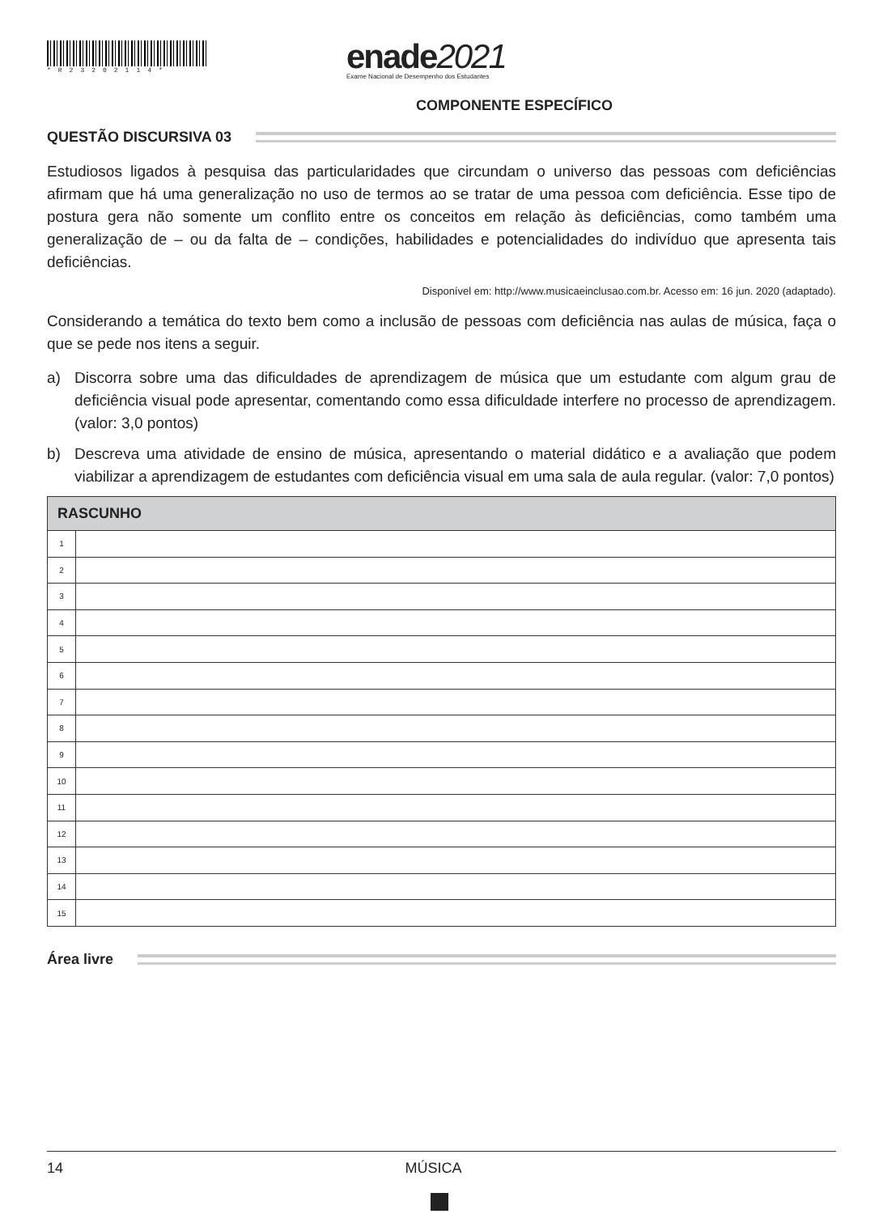*R23202114*
enade2021
Exame Nacional de Desempenho dos Estudantes
COMPONENTE ESPECÍFICO
QUESTÃO DISCURSIVA 03
Estudiosos ligados à pesquisa das particularidades que circundam o universo das pessoas com deficiências afirmam que há uma generalização no uso de termos ao se tratar de uma pessoa com deficiência. Esse tipo de postura gera não somente um conflito entre os conceitos em relação às deficiências, como também uma generalização de – ou da falta de – condições, habilidades e potencialidades do indivíduo que apresenta tais deficiências.
Disponível em: http://www.musicaeinclusao.com.br. Acesso em: 16 jun. 2020 (adaptado).
Considerando a temática do texto bem como a inclusão de pessoas com deficiência nas aulas de música, faça o que se pede nos itens a seguir.
a) Discorra sobre uma das dificuldades de aprendizagem de música que um estudante com algum grau de deficiência visual pode apresentar, comentando como essa dificuldade interfere no processo de aprendizagem. (valor: 3,0 pontos)
b) Descreva uma atividade de ensino de música, apresentando o material didático e a avaliação que podem viabilizar a aprendizagem de estudantes com deficiência visual em uma sala de aula regular. (valor: 7,0 pontos)
| RASCUNHO | |
| --- | --- |
| 1 | |
| 2 | |
| 3 | |
| 4 | |
| 5 | |
| 6 | |
| 7 | |
| 8 | |
| 9 | |
| 10 | |
| 11 | |
| 12 | |
| 13 | |
| 14 | |
| 15 | |
Área livre
14 MÚSICA